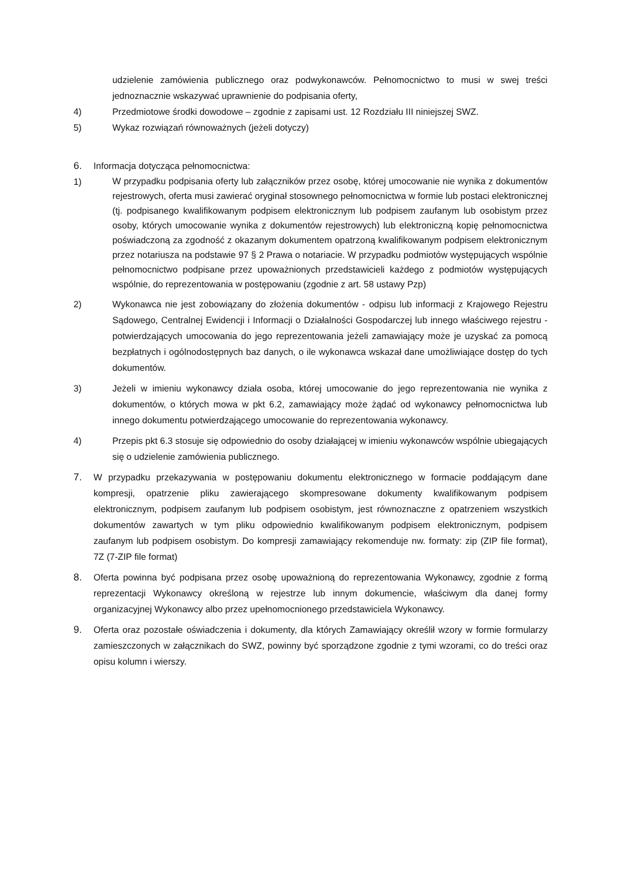udzielenie zamówienia publicznego oraz podwykonawców. Pełnomocnictwo to musi w swej treści jednoznacznie wskazywać uprawnienie do podpisania oferty,
4) Przedmiotowe środki dowodowe – zgodnie z zapisami ust. 12 Rozdziału III niniejszej SWZ.
5) Wykaz rozwiązań równoważnych (jeżeli dotyczy)
6. Informacja dotycząca pełnomocnictwa:
1)
W przypadku podpisania oferty lub załączników przez osobę, której umocowanie nie wynika z dokumentów rejestrowych, oferta musi zawierać oryginał stosownego pełnomocnictwa w formie lub postaci elektronicznej (tj. podpisanego kwalifikowanym podpisem elektronicznym lub podpisem zaufanym lub osobistym przez osoby, których umocowanie wynika z dokumentów rejestrowych) lub elektroniczną kopię pełnomocnictwa poświadczoną za zgodność z okazanym dokumentem opatrzoną kwalifikowanym podpisem elektronicznym przez notariusza na podstawie 97 § 2 Prawa o notariacie. W przypadku podmiotów występujących wspólnie pełnomocnictwo podpisane przez upoważnionych przedstawicieli każdego z podmiotów występujących wspólnie, do reprezentowania w postępowaniu (zgodnie z art. 58 ustawy Pzp)
2) Wykonawca nie jest zobowiązany do złożenia dokumentów - odpisu lub informacji z Krajowego Rejestru Sądowego, Centralnej Ewidencji i Informacji o Działalności Gospodarczej lub innego właściwego rejestru -potwierdzających umocowania do jego reprezentowania jeżeli zamawiający może je uzyskać za pomocą bezpłatnych i ogólnodostępnych baz danych, o ile wykonawca wskazał dane umożliwiające dostęp do tych dokumentów.
3) Jeżeli w imieniu wykonawcy działa osoba, której umocowanie do jego reprezentowania nie wynika z dokumentów, o których mowa w pkt 6.2, zamawiający może żądać od wykonawcy pełnomocnictwa lub innego dokumentu potwierdzającego umocowanie do reprezentowania wykonawcy.
4) Przepis pkt 6.3 stosuje się odpowiednio do osoby działającej w imieniu wykonawców wspólnie ubiegających się o udzielenie zamówienia publicznego.
7. W przypadku przekazywania w postępowaniu dokumentu elektronicznego w formacie poddającym dane kompresji, opatrzenie pliku zawierającego skompresowane dokumenty kwalifikowanym podpisem elektronicznym, podpisem zaufanym lub podpisem osobistym, jest równoznaczne z opatrzeniem wszystkich dokumentów zawartych w tym pliku odpowiednio kwalifikowanym podpisem elektronicznym, podpisem zaufanym lub podpisem osobistym. Do kompresji zamawiający rekomenduje nw. formaty: zip (ZIP file format), 7Z (7-ZIP file format)
8. Oferta powinna być podpisana przez osobę upoważnioną do reprezentowania Wykonawcy, zgodnie z formą reprezentacji Wykonawcy określoną w rejestrze lub innym dokumencie, właściwym dla danej formy organizacyjnej Wykonawcy albo przez upełnomocnionego przedstawiciela Wykonawcy.
9. Oferta oraz pozostałe oświadczenia i dokumenty, dla których Zamawiający określił wzory w formie formularzy zamieszczonych w załącznikach do SWZ, powinny być sporządzone zgodnie z tymi wzorami, co do treści oraz opisu kolumn i wierszy.